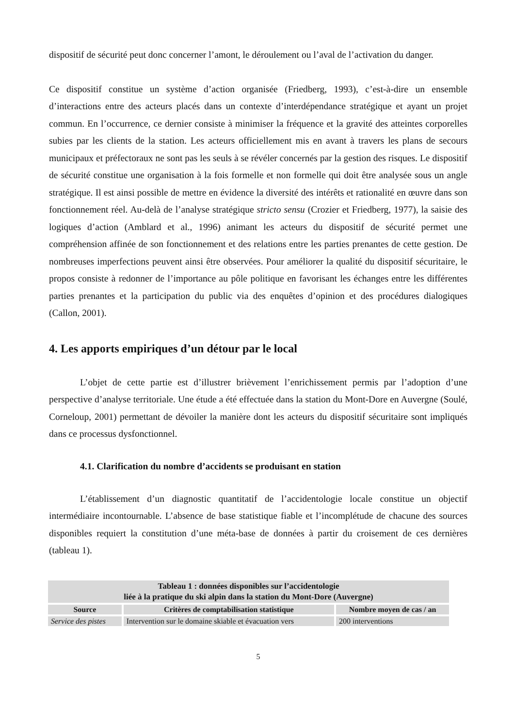dispositif de sécurité peut donc concerner l’amont, le déroulement ou l’aval de l’activation du danger.
Ce dispositif constitue un système d’action organisée (Friedberg, 1993), c’est-à-dire un ensemble d’interactions entre des acteurs placés dans un contexte d’interdépendance stratégique et ayant un projet commun. En l’occurrence, ce dernier consiste à minimiser la fréquence et la gravité des atteintes corporelles subies par les clients de la station. Les acteurs officiellement mis en avant à travers les plans de secours municipaux et préfectoraux ne sont pas les seuls à se révéler concernés par la gestion des risques. Le dispositif de sécurité constitue une organisation à la fois formelle et non formelle qui doit être analysée sous un angle stratégique. Il est ainsi possible de mettre en évidence la diversité des intérêts et rationalité en œuvre dans son fonctionnement réel. Au-delà de l’analyse stratégique stricto sensu (Crozier et Friedberg, 1977), la saisie des logiques d’action (Amblard et al., 1996) animant les acteurs du dispositif de sécurité permet une compréhension affinée de son fonctionnement et des relations entre les parties prenantes de cette gestion. De nombreuses imperfections peuvent ainsi être observées. Pour améliorer la qualité du dispositif sécuritaire, le propos consiste à redonner de l’importance au pôle politique en favorisant les échanges entre les différentes parties prenantes et la participation du public via des enquêtes d’opinion et des procédures dialogiques (Callon, 2001).
4. Les apports empiriques d’un détour par le local
L’objet de cette partie est d’illustrer brièvement l’enrichissement permis par l’adoption d’une perspective d’analyse territoriale. Une étude a été effectuée dans la station du Mont-Dore en Auvergne (Soulé, Corneloup, 2001) permettant de dévoiler la manière dont les acteurs du dispositif sécuritaire sont impliqués dans ce processus dysfonctionnel.
4.1. Clarification du nombre d’accidents se produisant en station
L’établissement d’un diagnostic quantitatif de l’accidentologie locale constitue un objectif intermédiaire incontournable. L’absence de base statistique fiable et l’incomplétude de chacune des sources disponibles requiert la constitution d’une méta-base de données à partir du croisement de ces dernières (tableau 1).
| Tableau 1 : données disponibles sur l’accidentologie liée à la pratique du ski alpin dans la station du Mont-Dore (Auvergne) | | |
| --- | --- | --- |
| Source | Critères de comptabilisation statistique | Nombre moyen de cas / an |
| Service des pistes | Intervention sur le domaine skiable et évacuation vers | 200 interventions |
5